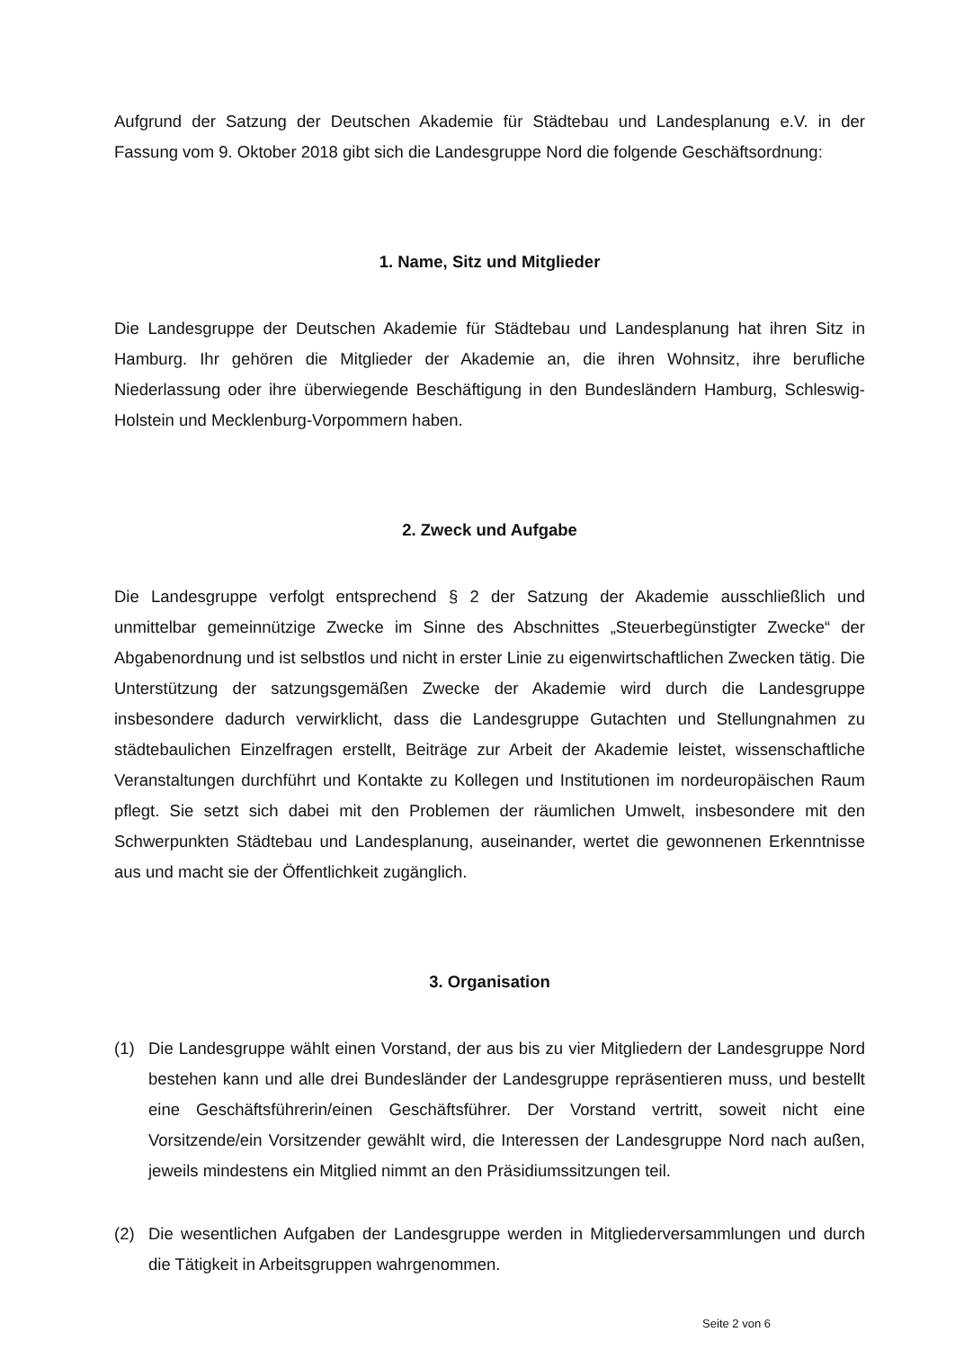Aufgrund der Satzung der Deutschen Akademie für Städtebau und Landesplanung e.V. in der Fassung vom 9. Oktober 2018 gibt sich die Landesgruppe Nord die folgende Geschäftsordnung:
1. Name, Sitz und Mitglieder
Die Landesgruppe der Deutschen Akademie für Städtebau und Landesplanung hat ihren Sitz in Hamburg. Ihr gehören die Mitglieder der Akademie an, die ihren Wohnsitz, ihre berufliche Niederlassung oder ihre überwiegende Beschäftigung in den Bundesländern Hamburg, Schleswig-Holstein und Mecklenburg-Vorpommern haben.
2. Zweck und Aufgabe
Die Landesgruppe verfolgt entsprechend § 2 der Satzung der Akademie ausschließlich und unmittelbar gemeinnützige Zwecke im Sinne des Abschnittes „Steuerbegünstigter Zwecke“ der Abgabenordnung und ist selbstlos und nicht in erster Linie zu eigenwirtschaftlichen Zwecken tätig. Die Unterstützung der satzungsgemäßen Zwecke der Akademie wird durch die Landesgruppe insbesondere dadurch verwirklicht, dass die Landesgruppe Gutachten und Stellungnahmen zu städtebaulichen Einzelfragen erstellt, Beiträge zur Arbeit der Akademie leistet, wissenschaftliche Veranstaltungen durchführt und Kontakte zu Kollegen und Institutionen im nordeuropäischen Raum pflegt. Sie setzt sich dabei mit den Problemen der räumlichen Umwelt, insbesondere mit den Schwerpunkten Städtebau und Landesplanung, auseinander, wertet die gewonnenen Erkenntnisse aus und macht sie der Öffentlichkeit zugänglich.
3. Organisation
(1) Die Landesgruppe wählt einen Vorstand, der aus bis zu vier Mitgliedern der Landesgruppe Nord bestehen kann und alle drei Bundesländer der Landesgruppe repräsentieren muss, und bestellt eine Geschäftsführerin/einen Geschäftsführer. Der Vorstand vertritt, soweit nicht eine Vorsitzende/ein Vorsitzender gewählt wird, die Interessen der Landesgruppe Nord nach außen, jeweils mindestens ein Mitglied nimmt an den Präsidiumssitzungen teil.
(2) Die wesentlichen Aufgaben der Landesgruppe werden in Mitgliederversammlungen und durch die Tätigkeit in Arbeitsgruppen wahrgenommen.
Seite 2 von 6